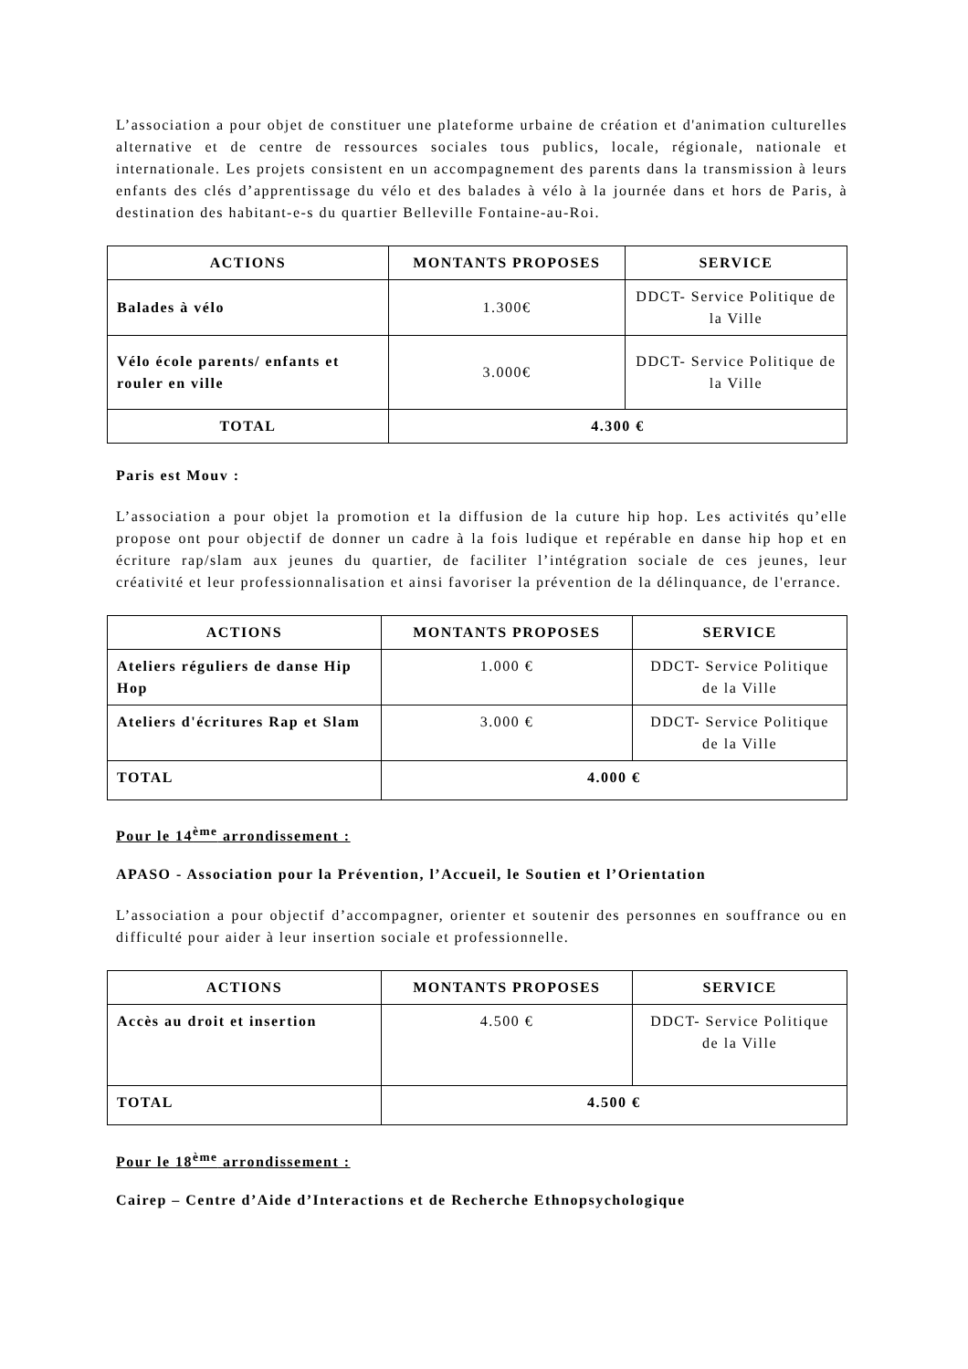L’association a pour objet de constituer une plateforme urbaine de création et d'animation culturelles alternative et de centre de ressources sociales tous publics, locale, régionale, nationale et internationale. Les projets consistent en un accompagnement des parents dans la transmission à leurs enfants des clés d’apprentissage du vélo et des balades à vélo à la journée dans et hors de Paris, à destination des habitant-e-s du quartier Belleville Fontaine-au-Roi.
| ACTIONS | MONTANTS PROPOSES | SERVICE |
| --- | --- | --- |
| Balades à vélo | 1.300€ | DDCT- Service Politique de la Ville |
| Vélo école parents/ enfants et rouler en ville | 3.000€ | DDCT- Service Politique de la Ville |
| TOTAL | 4.300 € | |
Paris est Mouv :
L’association a pour objet la promotion et la diffusion de la cuture hip hop. Les activités qu’elle propose ont pour objectif de donner un cadre à la fois ludique et repérable en danse hip hop et en écriture rap/slam aux jeunes du quartier, de faciliter l’intégration sociale de ces jeunes, leur créativité et leur professionnalisation et ainsi favoriser la prévention de la délinquance, de l'errance.
| ACTIONS | MONTANTS PROPOSES | SERVICE |
| --- | --- | --- |
| Ateliers réguliers de danse Hip Hop | 1.000 € | DDCT- Service Politique de la Ville |
| Ateliers d'écritures Rap et Slam | 3.000 € | DDCT- Service Politique de la Ville |
| TOTAL | 4.000 € | |
Pour le 14<sup>ème</sup> arrondissement :
APASO - Association pour la Prévention, l’Accueil, le Soutien et l’Orientation
L’association a pour objectif d’accompagner, orienter et soutenir des personnes en souffrance ou en difficulté pour aider à leur insertion sociale et professionnelle.
| ACTIONS | MONTANTS PROPOSES | SERVICE |
| --- | --- | --- |
| Accès au droit et insertion | 4.500 € | DDCT- Service Politique de la Ville |
| TOTAL | 4.500 € | |
Pour le 18<sup>ème</sup> arrondissement :
Cairep – Centre d’Aide d’Interactions et de Recherche Ethnopsychologique